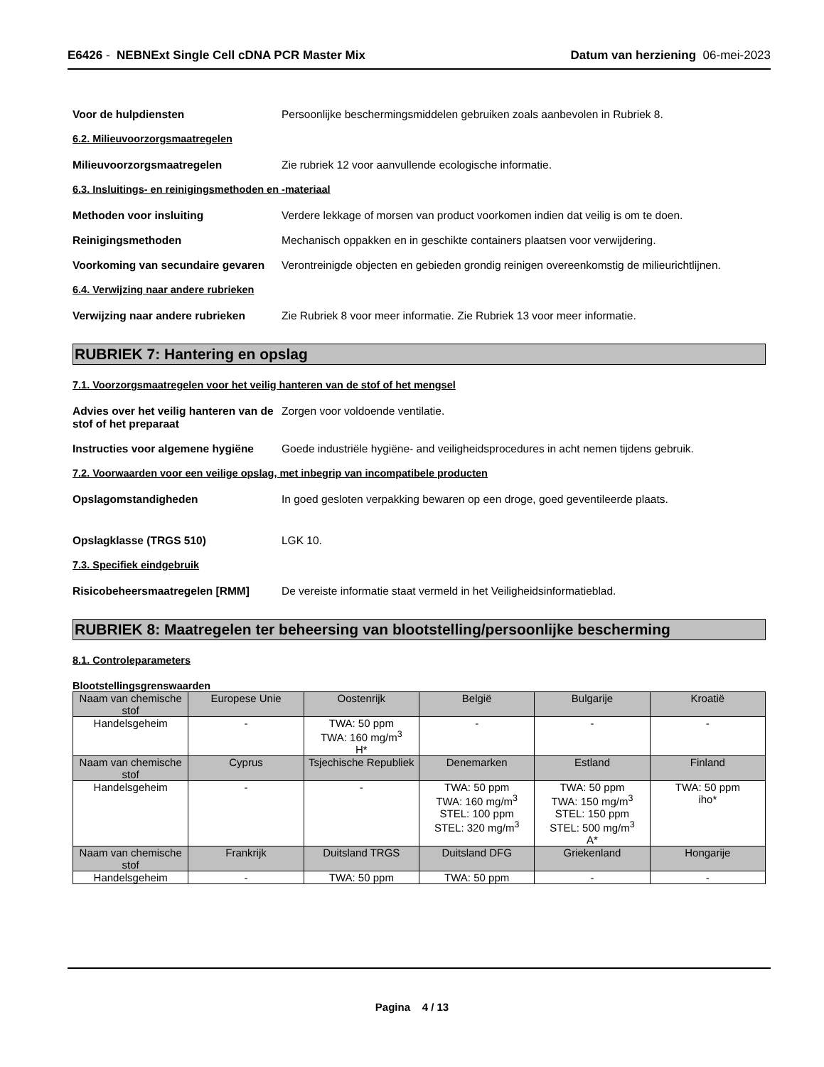E6426 - NEBNExt Single Cell cDNA PCR Master Mix
Datum van herziening 06-mei-2023
Voor de hulpdiensten Persoonlijke beschermingsmiddelen gebruiken zoals aanbevolen in Rubriek 8.
6.2. Milieuvoorzorgsmaatregelen
Milieuvoorzorgsmaatregelen Zie rubriek 12 voor aanvullende ecologische informatie.
6.3. Insluitings- en reinigingsmethoden en -materiaal
Methoden voor insluiting Verdere lekkage of morsen van product voorkomen indien dat veilig is om te doen.
Reinigingsmethoden Mechanisch oppakken en in geschikte containers plaatsen voor verwijdering.
Voorkoming van secundaire gevaren
Verontreinigde objecten en gebieden grondig reinigen overeenkomstig de milieurichtlijnen.
6.4. Verwijzing naar andere rubrieken
Verwijzing naar andere rubrieken
Zie Rubriek 8 voor meer informatie. Zie Rubriek 13 voor meer informatie.
RUBRIEK 7: Hantering en opslag
7.1. Voorzorgsmaatregelen voor het veilig hanteren van de stof of het mengsel
Advies over het veilig hanteren van de stof of het preparaat
Zorgen voor voldoende ventilatie.
Instructies voor algemene hygiëne
Goede industriële hygiëne- and veiligheidsprocedures in acht nemen tijdens gebruik.
7.2. Voorwaarden voor een veilige opslag, met inbegrip van incompatibele producten
Opslagomstandigheden In goed gesloten verpakking bewaren op een droge, goed geventileerde plaats.
Opslagklasse (TRGS 510) LGK 10.
7.3. Specifiek eindgebruik
Risicobeheersmaatregelen [RMM] De vereiste informatie staat vermeld in het Veiligheidsinformatieblad.
RUBRIEK 8: Maatregelen ter beheersing van blootstelling/persoonlijke bescherming
8.1. Controleparameters
Blootstellingsgrenswaarden
| Naam van chemische stof | Europese Unie | Oostenrijk | België | Bulgarije | Kroatië |
| Handelsgeheim | - | TWA: 50 ppm TWA: 160 mg/m<sup>3</sup> H* | - | - | - |
| Naam van chemische stof | Cyprus | Tsjechische Republiek | Denemarken | Estland | Finland |
| Handelsgeheim | - | - | TWA: 50 ppm TWA: 160 mg/m<sup>3</sup> STEL: 100 ppm STEL: 320 mg/m<sup>3</sup> | TWA: 50 ppm TWA: 150 mg/m<sup>3</sup> STEL: 150 ppm STEL: 500 mg/m<sup>3</sup> A* | TWA: 50 ppm iho* |
| Naam van chemische stof | Frankrijk | Duitsland TRGS | Duitsland DFG | Griekenland | Hongarije |
| Handelsgeheim | - | TWA: 50 ppm | TWA: 50 ppm | - | - |
Pagina 4 / 13